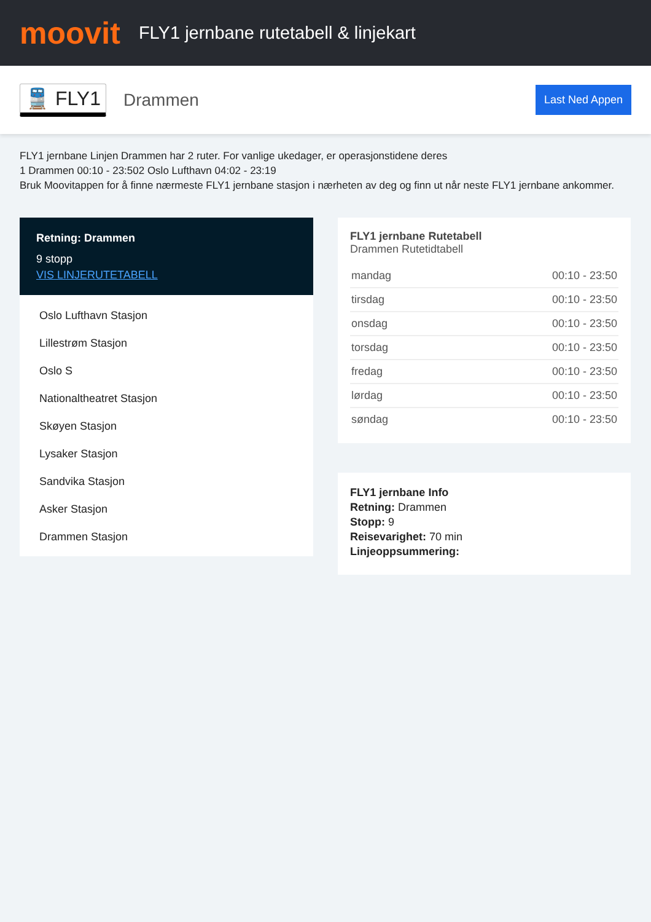moovit
FLY1 jernbane rutetabell & linjekart
🚆 FLY1 Drammen Last Ned Appen
FLY1 jernbane Linjen Drammen har 2 ruter. For vanlige ukedager, er operasjonstidene deres
1 Drammen 00:10 - 23:502 Oslo Lufthavn 04:02 - 23:19
Bruk Moovitappen for å finne nærmeste FLY1 jernbane stasjon i nærheten av deg og finn ut når neste FLY1 jernbane ankommer.
Retning: Drammen
9 stopp
VIS LINJERUTETABELL
Oslo Lufthavn Stasjon
Lillestrøm Stasjon
Oslo S
Nationaltheatret Stasjon
Skøyen Stasjon
Lysaker Stasjon
Sandvika Stasjon
Asker Stasjon
Drammen Stasjon
FLY1 jernbane Rutetabell
Drammen Rutetidtabell
| mandag | 00:10 - 23:50 |
| tirsdag | 00:10 - 23:50 |
| onsdag | 00:10 - 23:50 |
| torsdag | 00:10 - 23:50 |
| fredag | 00:10 - 23:50 |
| lørdag | 00:10 - 23:50 |
| søndag | 00:10 - 23:50 |
FLY1 jernbane Info
Retning: Drammen
Stopp: 9
Reisevarighet: 70 min
Linjeoppsummering: